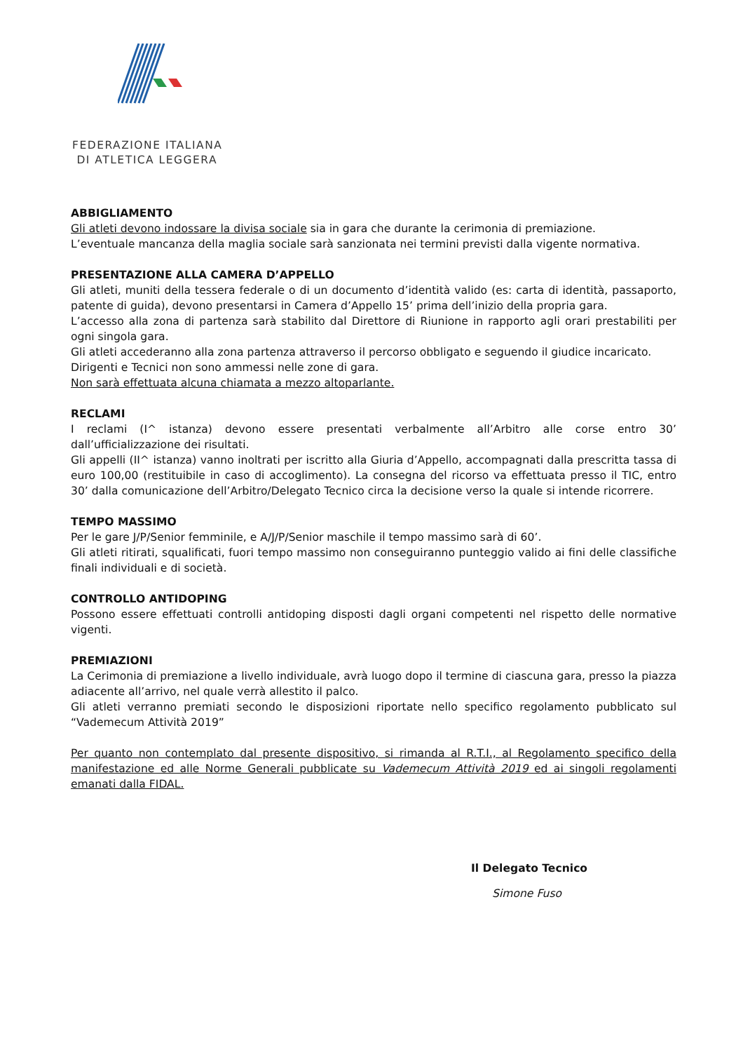FEDERAZIONE ITALIANA
DI ATLETICA LEGGERA
ABBIGLIAMENTO
Gli atleti devono indossare la divisa sociale sia in gara che durante la cerimonia di premiazione.
L’eventuale mancanza della maglia sociale sarà sanzionata nei termini previsti dalla vigente normativa.
PRESENTAZIONE ALLA CAMERA D’APPELLO
Gli atleti, muniti della tessera federale o di un documento d’identità valido (es: carta di identità, passaporto, patente di guida), devono presentarsi in Camera d’Appello 15’ prima dell’inizio della propria gara.
L’accesso alla zona di partenza sarà stabilito dal Direttore di Riunione in rapporto agli orari prestabiliti per ogni singola gara.
Gli atleti accederanno alla zona partenza attraverso il percorso obbligato e seguendo il giudice incaricato.
Dirigenti e Tecnici non sono ammessi nelle zone di gara.
Non sarà effettuata alcuna chiamata a mezzo altoparlante.
RECLAMI
I reclami (I^ istanza) devono essere presentati verbalmente all’Arbitro alle corse entro 30’ dall’ufficializzazione dei risultati.
Gli appelli (II^ istanza) vanno inoltrati per iscritto alla Giuria d’Appello, accompagnati dalla prescritta tassa di euro 100,00 (restituibile in caso di accoglimento). La consegna del ricorso va effettuata presso il TIC, entro 30’ dalla comunicazione dell’Arbitro/Delegato Tecnico circa la decisione verso la quale si intende ricorrere.
TEMPO MASSIMO
Per le gare J/P/Senior femminile, e A/J/P/Senior maschile il tempo massimo sarà di 60’.
Gli atleti ritirati, squalificati, fuori tempo massimo non conseguiranno punteggio valido ai fini delle classifiche finali individuali e di società.
CONTROLLO ANTIDOPING
Possono essere effettuati controlli antidoping disposti dagli organi competenti nel rispetto delle normative vigenti.
PREMIAZIONI
La Cerimonia di premiazione a livello individuale, avrà luogo dopo il termine di ciascuna gara, presso la piazza adiacente all’arrivo, nel quale verrà allestito il palco.
Gli atleti verranno premiati secondo le disposizioni riportate nello specifico regolamento pubblicato sul “Vademecum Attività 2019”
Per quanto non contemplato dal presente dispositivo, si rimanda al R.T.I., al Regolamento specifico della manifestazione ed alle Norme Generali pubblicate su Vademecum Attività 2019 ed ai singoli regolamenti emanati dalla FIDAL.
Il Delegato Tecnico
Simone Fuso